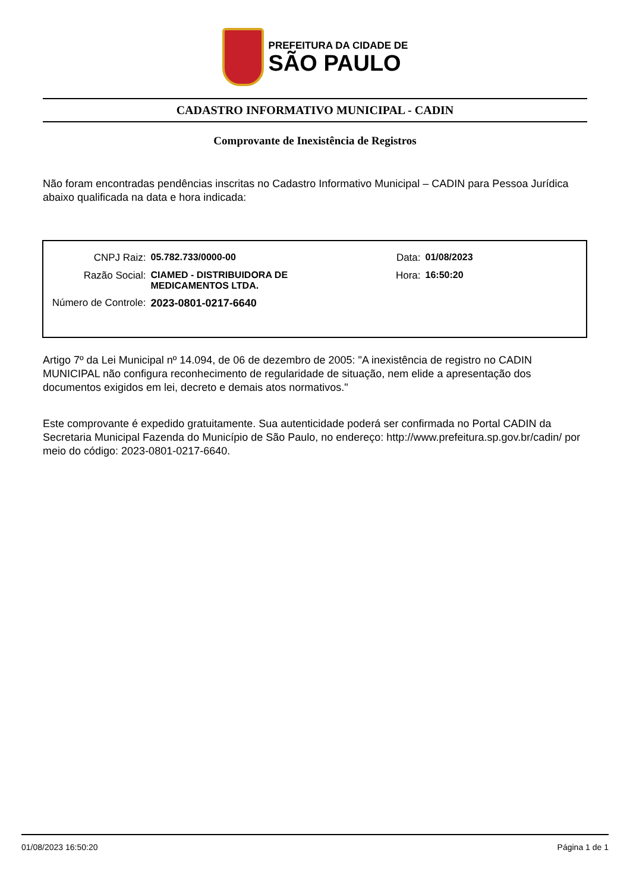PREFEITURA DA CIDADE DE
SÃO PAULO
CADASTRO INFORMATIVO MUNICIPAL - CADIN
Comprovante de Inexistência de Registros
Não foram encontradas pendências inscritas no Cadastro Informativo Municipal – CADIN para Pessoa Jurídica abaixo qualificada na data e hora indicada:
| CNPJ Raiz: | 05.782.733/0000-00 | Data: | 01/08/2023 |
| Razão Social: | CIAMED - DISTRIBUIDORA DE MEDICAMENTOS LTDA. | Hora: | 16:50:20 |
| Número de Controle: | 2023-0801-0217-6640 | | |
Artigo 7º da Lei Municipal nº 14.094, de 06 de dezembro de 2005: "A inexistência de registro no CADIN MUNICIPAL não configura reconhecimento de regularidade de situação, nem elide a apresentação dos documentos exigidos em lei, decreto e demais atos normativos."
Este comprovante é expedido gratuitamente. Sua autenticidade poderá ser confirmada no Portal CADIN da Secretaria Municipal Fazenda do Município de São Paulo, no endereço: http://www.prefeitura.sp.gov.br/cadin/ por meio do código: 2023-0801-0217-6640.
01/08/2023 16:50:20 Página 1 de 1